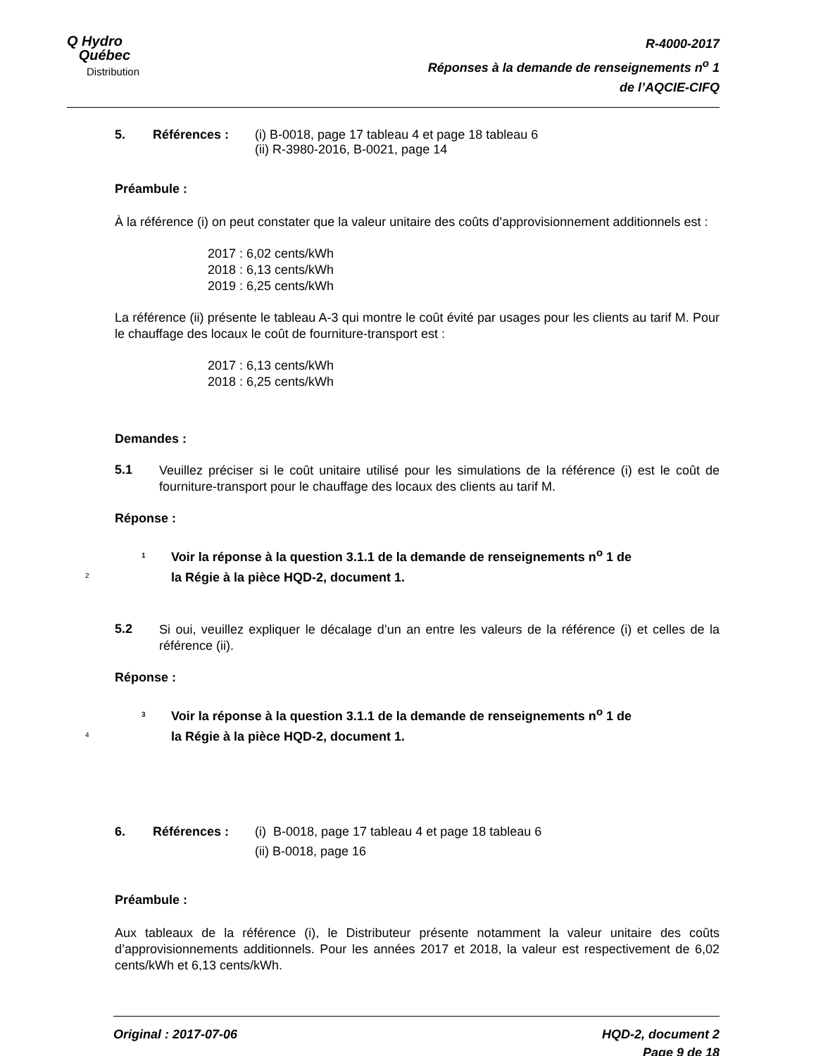Q Hydro
Québec
Distribution
R-4000-2017
Réponses à la demande de renseignements n<sup>o</sup> 1
de l’AQCIE-CIFQ
5. Références : (i) B-0018, page 17 tableau 4 et page 18 tableau 6
(ii) R-3980-2016, B-0021, page 14
Préambule :
À la référence (i) on peut constater que la valeur unitaire des coûts d’approvisionnement additionnels est :
2017 : 6,02 cents/kWh
2018 : 6,13 cents/kWh
2019 : 6,25 cents/kWh
La référence (ii) présente le tableau A-3 qui montre le coût évité par usages pour les clients au tarif M. Pour le chauffage des locaux le coût de fourniture-transport est :
2017 : 6,13 cents/kWh
2018 : 6,25 cents/kWh
Demandes :
5.1
Veuillez préciser si le coût unitaire utilisé pour les simulations de la référence (i) est le coût de fourniture-transport pour le chauffage des locaux des clients au tarif M.
Réponse :
1 Voir la réponse à la question 3.1.1 de la demande de renseignements n<sup>o</sup> 1 de
2
la Régie à la pièce HQD-2, document 1.
5.2
Si oui, veuillez expliquer le décalage d’un an entre les valeurs de la référence (i) et celles de la référence (ii).
Réponse :
3 Voir la réponse à la question 3.1.1 de la demande de renseignements n<sup>o</sup> 1 de
4
la Régie à la pièce HQD-2, document 1.
6. Références : (i) B-0018, page 17 tableau 4 et page 18 tableau 6
(ii) B-0018, page 16
Préambule :
Aux tableaux de la référence (i), le Distributeur présente notamment la valeur unitaire des coûts d’approvisionnements additionnels. Pour les années 2017 et 2018, la valeur est respectivement de 6,02 cents/kWh et 6,13 cents/kWh.
Original : 2017-07-06 HQD-2, document 2
Page 9 de 18